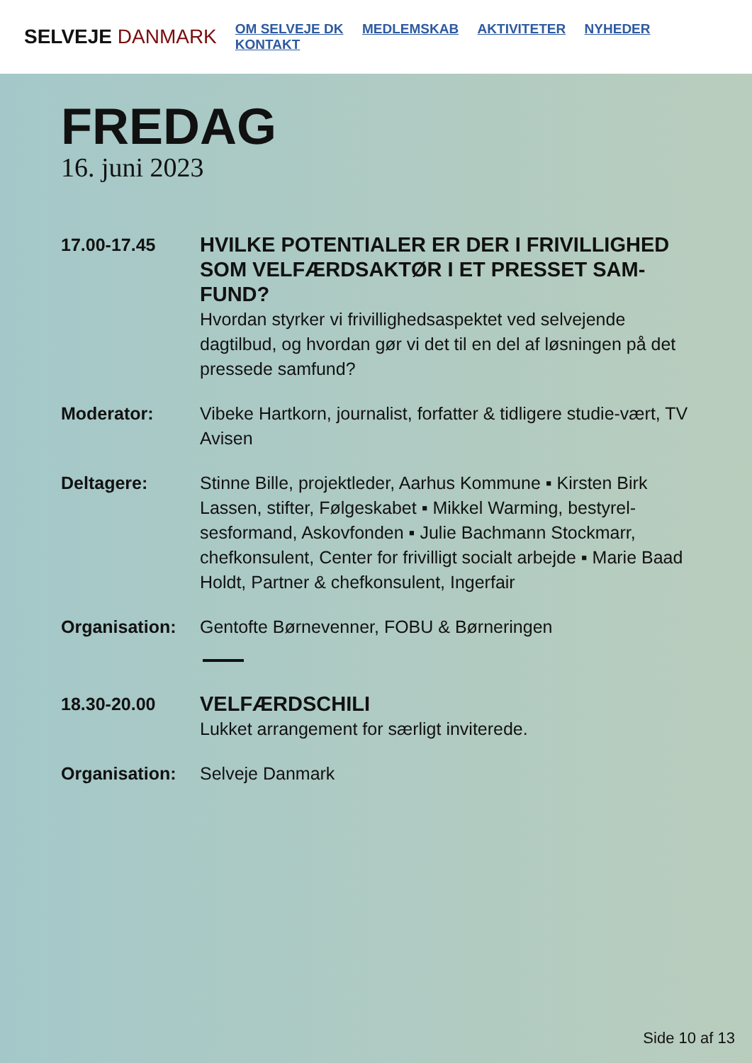SELVEJE DANMARK
OM SELVEJE DK MEDLEMSKAB AKTIVITETER NYHEDER KONTAKT
FREDAG
16. juni 2023
17.00-17.45
HVILKE POTENTIALER ER DER I FRIVILLIGHED SOM VELFÆRDSAKTØR I ET PRESSET SAM-FUND?
Hvordan styrker vi frivillighedsaspektet ved selvejende dagtilbud, og hvordan gør vi det til en del af løsningen på det pressede samfund?
Moderator: Vibeke Hartkorn, journalist, forfatter & tidligere studie-vært, TV Avisen
Deltagere: Stinne Bille, projektleder, Aarhus Kommune ▪ Kirsten Birk Lassen, stifter, Følgeskabet ▪ Mikkel Warming, bestyrel-sesformand, Askovfonden ▪ Julie Bachmann Stockmarr, chefkonsulent, Center for frivilligt socialt arbejde ▪ Marie Baad Holdt, Partner & chefkonsulent, Ingerfair
Organisation: Gentofte Børnevenner, FOBU & Børneringen
18.30-20.00
VELFÆRDSCHILI
Lukket arrangement for særligt inviterede.
Organisation: Selveje Danmark
Side 10 af 13